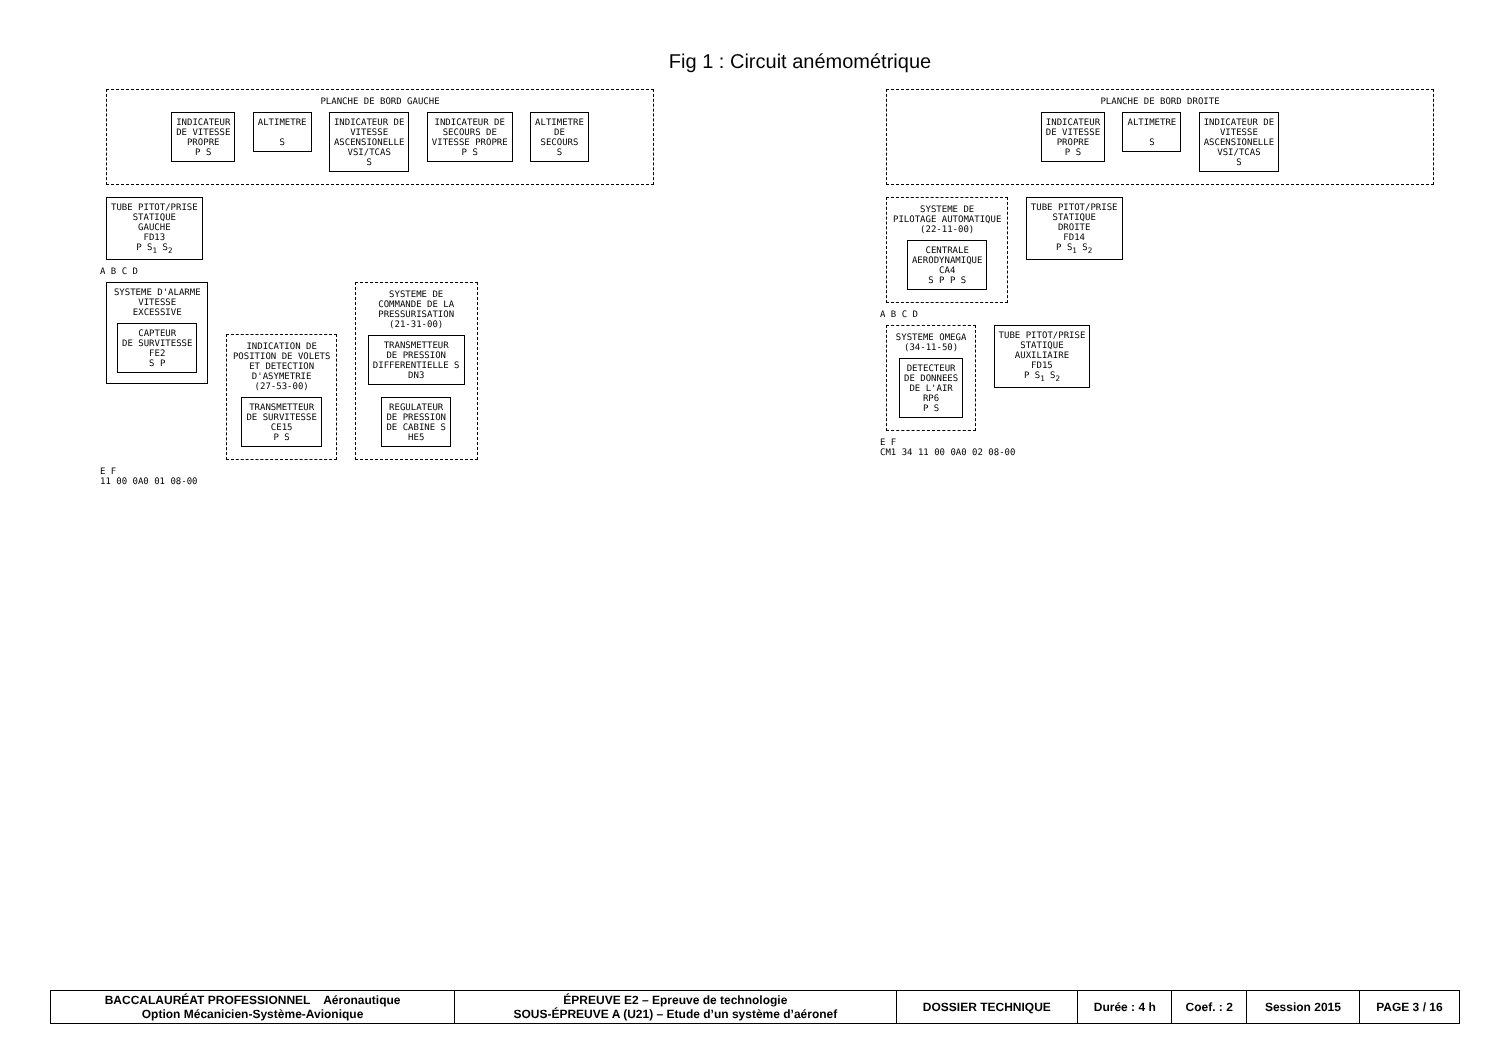Fig 1 : Circuit anémométrique
PLANCHE DE BORD GAUCHE
INDICATEUR
DE VITESSE
PROPRE
P S ALTIMETRE
S INDICATEUR DE
VITESSE
ASCENSIONELLE
VSI/TCAS
S INDICATEUR DE
SECOURS DE
VITESSE PROPRE
P S ALTIMETRE
DE
SECOURS
S
TUBE PITOT/PRISE
STATIQUE
GAUCHE
FD13
P S<sub>1</sub> S<sub>2</sub>
A B C D
SYSTEME D'ALARME
VITESSE
EXCESSIVE
CAPTEUR
DE SURVITESSE
FE2
S P
INDICATION DE
POSITION DE VOLETS
ET DETECTION
D'ASYMETRIE
(27-53-00)
TRANSMETTEUR
DE SURVITESSE
CE15
P S
SYSTEME DE
COMMANDE DE LA
PRESSURISATION
(21-31-00)
TRANSMETTEUR
DE PRESSION
DIFFERENTIELLE S
DN3
REGULATEUR
DE PRESSION
DE CABINE S
HE5
E F
11 00 0A0 01 08-00
PLANCHE DE BORD DROITE
INDICATEUR
DE VITESSE
PROPRE
P S ALTIMETRE
S INDICATEUR DE
VITESSE
ASCENSIONELLE
VSI/TCAS
S
SYSTEME DE
PILOTAGE AUTOMATIQUE
(22-11-00)
CENTRALE
AERODYNAMIQUE
CA4
S P P S
TUBE PITOT/PRISE
STATIQUE
DROITE
FD14
P S<sub>1</sub> S<sub>2</sub>
A B C D
SYSTEME OMEGA
(34-11-50)
DETECTEUR
DE DONNEES
DE L'AIR
RP6
P S
TUBE PITOT/PRISE
STATIQUE
AUXILIAIRE
FD15
P S<sub>1</sub> S<sub>2</sub>
E F
CM1 34 11 00 0A0 02 08-00
| BACCALAURÉAT PROFESSIONNEL Aéronautique Option Mécanicien-Système-Avionique | ÉPREUVE E2 – Epreuve de technologie SOUS-ÉPREUVE A (U21) – Etude d’un système d’aéronef | DOSSIER TECHNIQUE | Durée : 4 h | Coef. : 2 | Session 2015 | PAGE 3 / 16 |